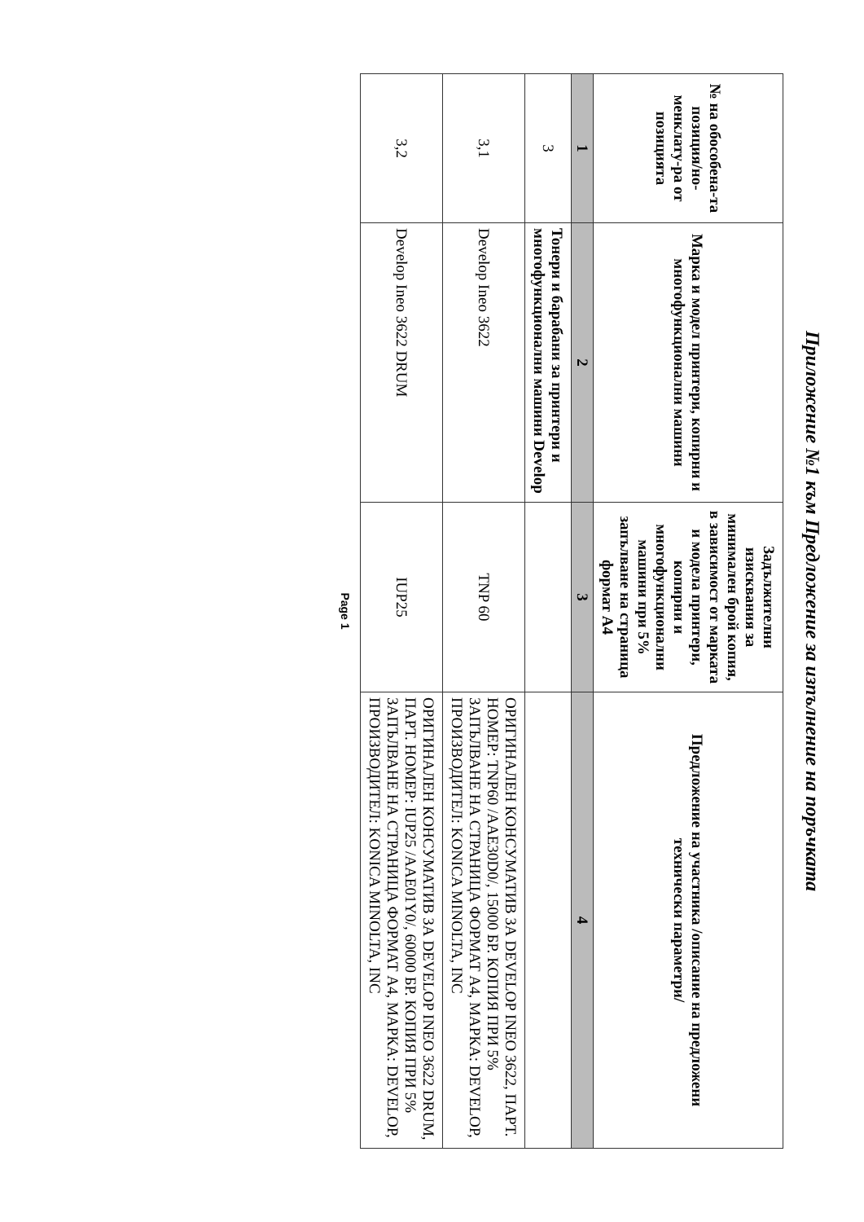Приложение №1 към Предложение за изпълнение на поръчката
| № на обособена-та позиция/но-менклату-ра от позицията | Марка и модел принтери, копирни и многофункционални машини | Задължителни изисквания за минимален брой копия, в зависимост от марката и модела принтери, копирни и многофункционални машини при 5% запълване на страница формат А4 | Предложение на участника /описание на предложени технически параметри/ |
| --- | --- | --- | --- |
| 1 | 2 | 3 | 4 |
| 3 | Тонери и барабани за принтери и многофункционални машини Develop | | |
| 3,1 | Develop Ineo 3622 | TNP 60 | ОРИГИНАЛЕН КОНСУМАТИВ ЗА DEVELOP INEO 3622, ПАРТ. НОМЕР: TNP60 /AAE30D0/, 15000 БР. КОПИЯ ПРИ 5% ЗАПЪЛВАНЕ НА СТРАНИЦА ФОРМАТ А4, МАРКА: DEVELOP, ПРОИЗВОДИТЕЛ: KONICA MINOLTA, INC |
| 3,2 | Develop Ineo 3622 DRUM | IUP25 | ОРИГИНАЛЕН КОНСУМАТИВ ЗА DEVELOP INEO 3622 DRUM, ПАРТ. НОМЕР: IUP25 /AAE01Y0/, 60000 БР. КОПИЯ ПРИ 5% ЗАПЪЛВАНЕ НА СТРАНИЦА ФОРМАТ А4, МАРКА: DEVELOP, ПРОИЗВОДИТЕЛ: KONICA MINOLTA, INC |
Page 1